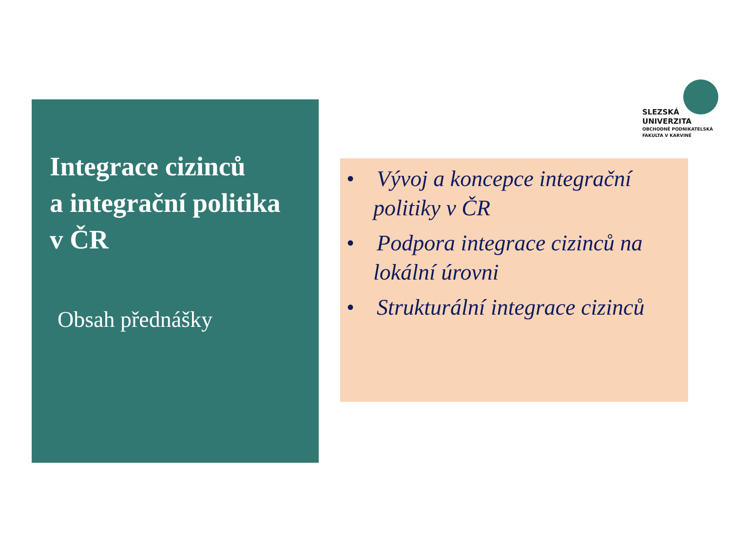SLEZSKÁ
UNIVERZITA
OBCHODNĚ PODNIKATELSKÁ
FAKULTA V KARVINÉ
Integrace cizinců
a integrační politika
v ČR
Obsah přednášky
• Vývoj a koncepce integrační politiky v ČR
• Podpora integrace cizinců na lokální úrovni
• Strukturální integrace cizinců